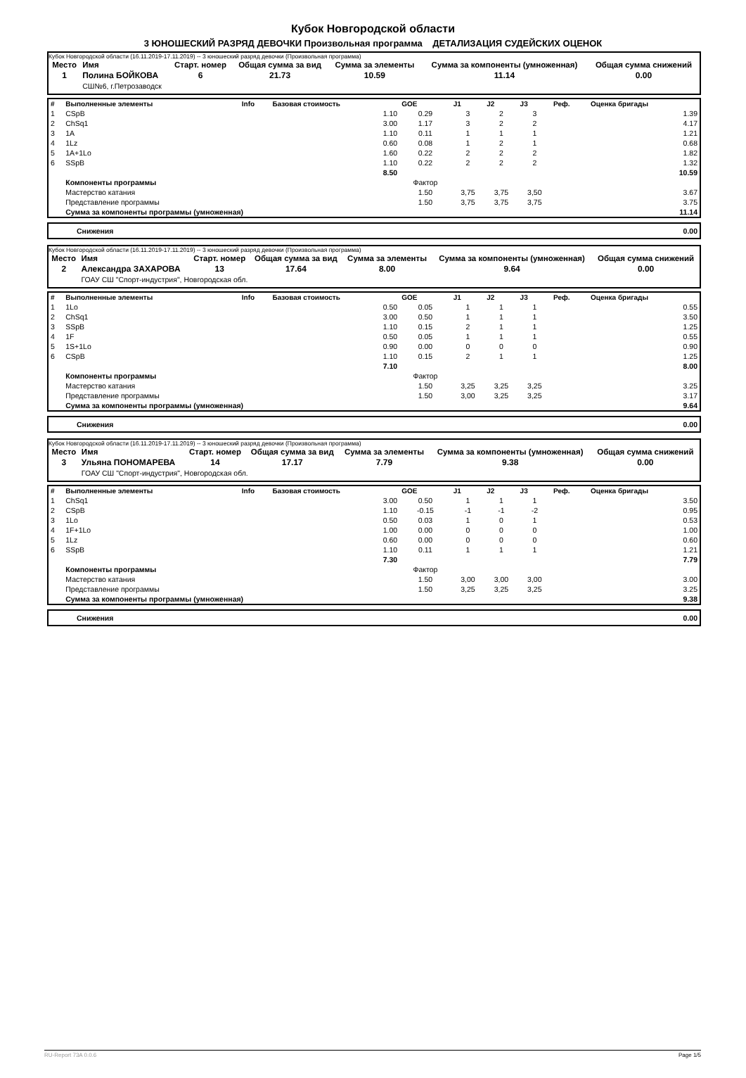Кубок Новгородской области
3 ЮНОШЕСКИЙ РАЗРЯД ДЕВОЧКИ Произвольная программа ДЕТАЛИЗАЦИЯ СУДЕЙСКИХ ОЦЕНОК
Кубок Новгородской области (16.11.2019-17.11.2019) -- 3 юношеский разряд девочки (Произвольная программа)
| Место | Имя | Старт. номер | Общая сумма за вид | Сумма за элементы | Сумма за компоненты (умноженная) | Общая сумма снижений |
| --- | --- | --- | --- | --- | --- | --- |
| 1 | Полина БОЙКОВА | 6 | 21.73 | 10.59 | 11.14 | 0.00 |
| | СШ№6, г.Петрозаводск | | | | | |
| # | Выполненные элементы | Info | Базовая стоимость | GOE | J1 | J2 | J3 | Реф. | Оценка бригады |
| --- | --- | --- | --- | --- | --- | --- | --- | --- | --- |
| 1 | CSpB | | 1.10 | 0.29 | 3 | 2 | 3 | | 1.39 |
| 2 | ChSq1 | | 3.00 | 1.17 | 3 | 2 | 2 | | 4.17 |
| 3 | 1A | | 1.10 | 0.11 | 1 | 1 | 1 | | 1.21 |
| 4 | 1Lz | | 0.60 | 0.08 | 1 | 2 | 1 | | 0.68 |
| 5 | 1A+1Lo | | 1.60 | 0.22 | 2 | 2 | 2 | | 1.82 |
| 6 | SSpB | | 1.10 | 0.22 | 2 | 2 | 2 | | 1.32 |
| | | | 8.50 | | | | | | 10.59 |
| | Компоненты программы | | | Фактор | | | | | |
| | Мастерство катания | | | 1.50 | 3,75 | 3,75 | 3,50 | | 3.67 |
| | Представление программы | | | 1.50 | 3,75 | 3,75 | 3,75 | | 3.75 |
| | Сумма за компоненты программы (умноженная) | | | | | | | | 11.14 |
| Снижения | 0.00 |
Кубок Новгородской области (16.11.2019-17.11.2019) -- 3 юношеский разряд девочки (Произвольная программа)
| Место | Имя | Старт. номер | Общая сумма за вид | Сумма за элементы | Сумма за компоненты (умноженная) | Общая сумма снижений |
| --- | --- | --- | --- | --- | --- | --- |
| 2 | Александра ЗАХАРОВА | 13 | 17.64 | 8.00 | 9.64 | 0.00 |
| | ГОАУ СШ "Спорт-индустрия", Новгородская обл. | | | | | |
| # | Выполненные элементы | Info | Базовая стоимость | GOE | J1 | J2 | J3 | Реф. | Оценка бригады |
| --- | --- | --- | --- | --- | --- | --- | --- | --- | --- |
| 1 | 1Lo | | 0.50 | 0.05 | 1 | 1 | 1 | | 0.55 |
| 2 | ChSq1 | | 3.00 | 0.50 | 1 | 1 | 1 | | 3.50 |
| 3 | SSpB | | 1.10 | 0.15 | 2 | 1 | 1 | | 1.25 |
| 4 | 1F | | 0.50 | 0.05 | 1 | 1 | 1 | | 0.55 |
| 5 | 1S+1Lo | | 0.90 | 0.00 | 0 | 0 | 0 | | 0.90 |
| 6 | CSpB | | 1.10 | 0.15 | 2 | 1 | 1 | | 1.25 |
| | | | 7.10 | | | | | | 8.00 |
| | Компоненты программы | | | Фактор | | | | | |
| | Мастерство катания | | | 1.50 | 3,25 | 3,25 | 3,25 | | 3.25 |
| | Представление программы | | | 1.50 | 3,00 | 3,25 | 3,25 | | 3.17 |
| | Сумма за компоненты программы (умноженная) | | | | | | | | 9.64 |
| Снижения | 0.00 |
Кубок Новгородской области (16.11.2019-17.11.2019) -- 3 юношеский разряд девочки (Произвольная программа)
| Место | Имя | Старт. номер | Общая сумма за вид | Сумма за элементы | Сумма за компоненты (умноженная) | Общая сумма снижений |
| --- | --- | --- | --- | --- | --- | --- |
| 3 | Ульяна ПОНОМАРЕВА | 14 | 17.17 | 7.79 | 9.38 | 0.00 |
| | ГОАУ СШ "Спорт-индустрия", Новгородская обл. | | | | | |
| # | Выполненные элементы | Info | Базовая стоимость | GOE | J1 | J2 | J3 | Реф. | Оценка бригады |
| --- | --- | --- | --- | --- | --- | --- | --- | --- | --- |
| 1 | ChSq1 | | 3.00 | 0.50 | 1 | 1 | 1 | | 3.50 |
| 2 | CSpB | | 1.10 | -0.15 | -1 | -1 | -2 | | 0.95 |
| 3 | 1Lo | | 0.50 | 0.03 | 1 | 0 | 1 | | 0.53 |
| 4 | 1F+1Lo | | 1.00 | 0.00 | 0 | 0 | 0 | | 1.00 |
| 5 | 1Lz | | 0.60 | 0.00 | 0 | 0 | 0 | | 0.60 |
| 6 | SSpB | | 1.10 | 0.11 | 1 | 1 | 1 | | 1.21 |
| | | | 7.30 | | | | | | 7.79 |
| | Компоненты программы | | | Фактор | | | | | |
| | Мастерство катания | | | 1.50 | 3,00 | 3,00 | 3,00 | | 3.00 |
| | Представление программы | | | 1.50 | 3,25 | 3,25 | 3,25 | | 3.25 |
| | Сумма за компоненты программы (умноженная) | | | | | | | | 9.38 |
| Снижения | 0.00 |
RU-Report 73A 0.0.6 Page 1/5